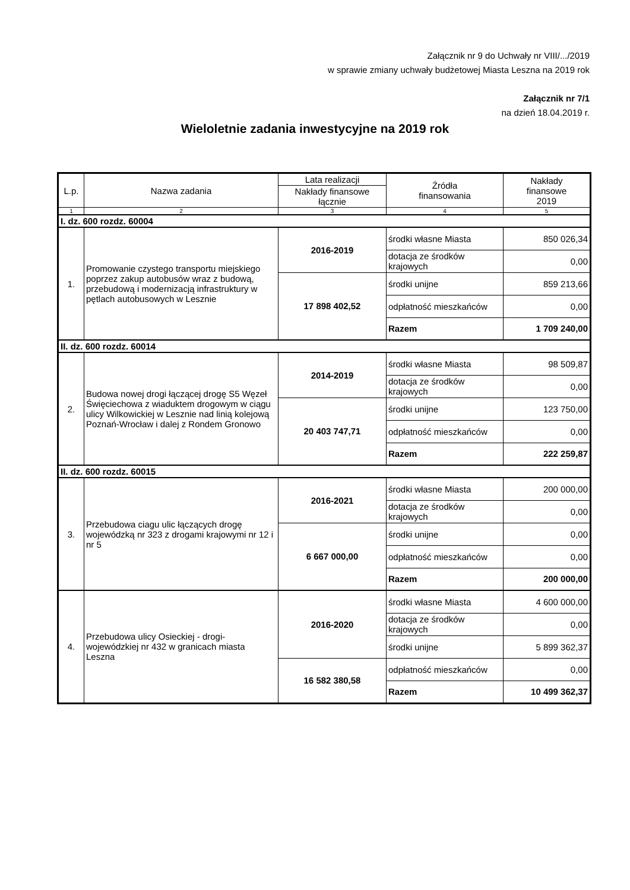Załącznik nr 9 do Uchwały nr VIII/.../2019
w sprawie zmiany uchwały budżetowej Miasta Leszna na 2019 rok
Załącznik nr 7/1
na dzień 18.04.2019 r.
Wieloletnie zadania inwestycyjne na 2019 rok
| L.p. | Nazwa zadania | Lata realizacji | Źródła finansowania | Nakłady finansowe 2019 |
| --- | --- | --- | --- | --- |
| | | Nakłady finansowe łącznie | | |
| 1 | 2 | 3 | 4 | 5 |
| I. dz. 600 rozdz. 60004 | | | | |
| 1. | Promowanie czystego transportu miejskiego poprzez zakup autobusów wraz z budową, przebudową i modernizacją infrastruktury w pętlach autobusowych w Lesznie | 2016-2019 | środki własne Miasta | 850 026,34 |
| | | | dotacja ze środków krajowych | 0,00 |
| | | 17 898 402,52 | środki unijne | 859 213,66 |
| | | | odpłatność mieszkańców | 0,00 |
| | | | Razem | 1 709 240,00 |
| II. dz. 600 rozdz. 60014 | | | | |
| 2. | Budowa nowej drogi łączącej drogę S5 Węzeł Święciechowa z wiaduktem drogowym w ciągu ulicy Wilkowickiej w Lesznie nad linią kolejową Poznań-Wrocław i dalej z Rondem Gronowo | 2014-2019 | środki własne Miasta | 98 509,87 |
| | | | dotacja ze środków krajowych | 0,00 |
| | | 20 403 747,71 | środki unijne | 123 750,00 |
| | | | odpłatność mieszkańców | 0,00 |
| | | | Razem | 222 259,87 |
| II. dz. 600 rozdz. 60015 | | | | |
| 3. | Przebudowa ciagu ulic łączących drogę wojewódzką nr 323 z drogami krajowymi nr 12 i nr 5 | 2016-2021 | środki własne Miasta | 200 000,00 |
| | | | dotacja ze środków krajowych | 0,00 |
| | | 6 667 000,00 | środki unijne | 0,00 |
| | | | odpłatność mieszkańców | 0,00 |
| | | | Razem | 200 000,00 |
| 4. | Przebudowa ulicy Osieckiej - drogi-wojewódzkiej nr 432 w granicach miasta Leszna | 2016-2020 | środki własne Miasta | 4 600 000,00 |
| | | | dotacja ze środków krajowych | 0,00 |
| | | | środki unijne | 5 899 362,37 |
| | | 16 582 380,58 | odpłatność mieszkańców | 0,00 |
| | | | Razem | 10 499 362,37 |